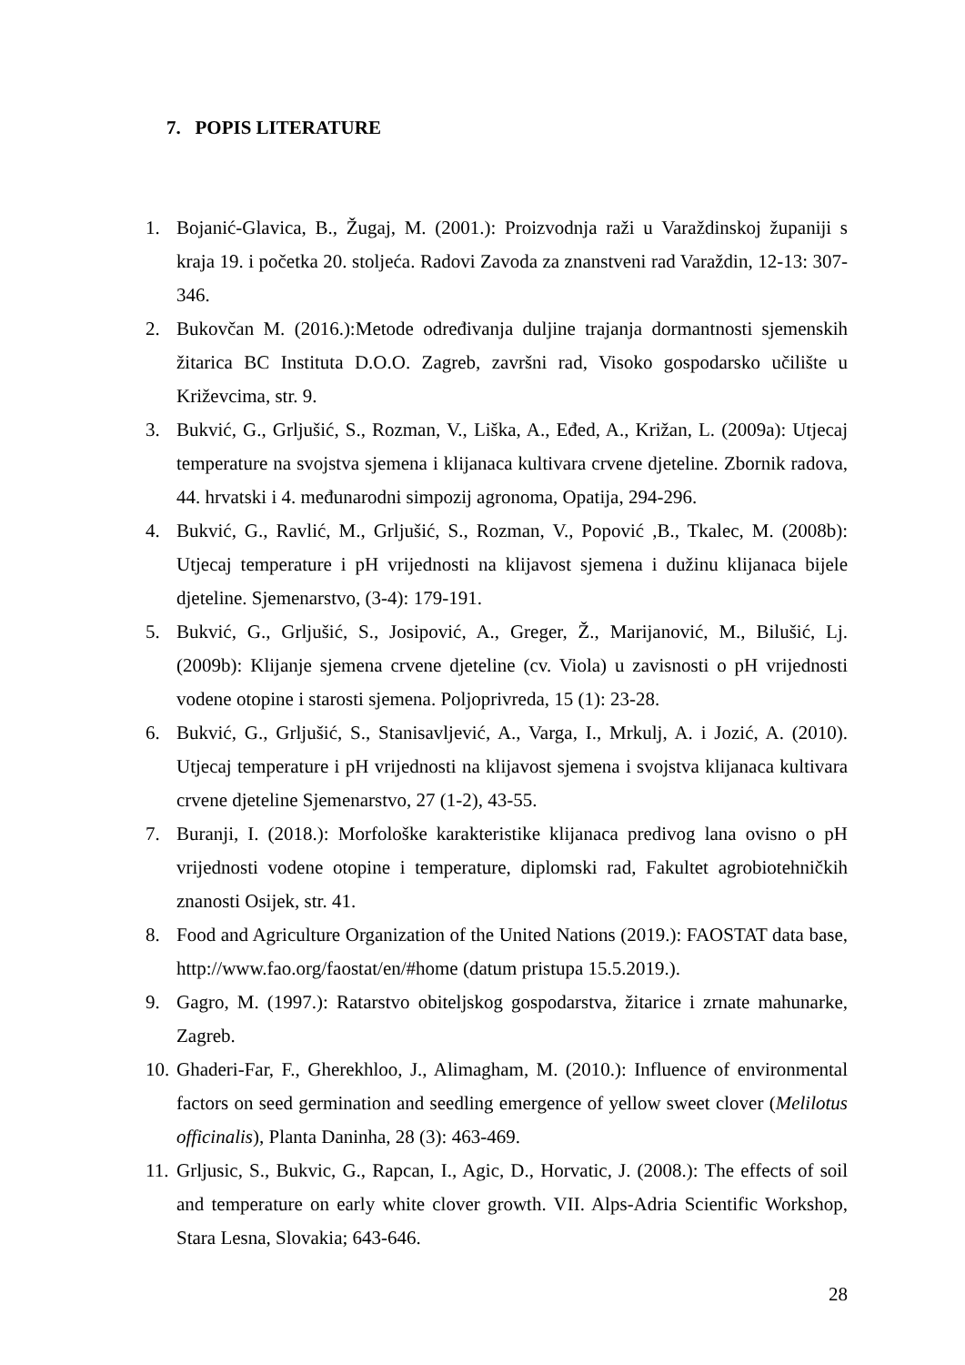7. POPIS LITERATURE
1. Bojanić-Glavica, B., Žugaj, M. (2001.): Proizvodnja raži u Varaždinskoj županiji s kraja 19. i početka 20. stoljeća. Radovi Zavoda za znanstveni rad Varaždin, 12-13: 307-346.
2. Bukovčan M. (2016.):Metode određivanja duljine trajanja dormantnosti sjemenskih žitarica BC Instituta D.O.O. Zagreb, završni rad, Visoko gospodarsko učilište u Križevcima, str. 9.
3. Bukvić, G., Grljušić, S., Rozman, V., Liška, A., Eđed, A., Križan, L. (2009a): Utjecaj temperature na svojstva sjemena i klijanaca kultivara crvene djeteline. Zbornik radova, 44. hrvatski i 4. međunarodni simpozij agronoma, Opatija, 294-296.
4. Bukvić, G., Ravlić, M., Grljušić, S., Rozman, V., Popović ,B., Tkalec, M. (2008b): Utjecaj temperature i pH vrijednosti na klijavost sjemena i dužinu klijanaca bijele djeteline. Sjemenarstvo, (3-4): 179-191.
5. Bukvić, G., Grljušić, S., Josipović, A., Greger, Ž., Marijanović, M., Bilušić, Lj. (2009b): Klijanje sjemena crvene djeteline (cv. Viola) u zavisnosti o pH vrijednosti vodene otopine i starosti sjemena. Poljoprivreda, 15 (1): 23-28.
6. Bukvić, G., Grljušić, S., Stanisavljević, A., Varga, I., Mrkulj, A. i Jozić, A. (2010). Utjecaj temperature i pH vrijednosti na klijavost sjemena i svojstva klijanaca kultivara crvene djeteline Sjemenarstvo, 27 (1-2), 43-55.
7. Buranji, I. (2018.): Morfološke karakteristike klijanaca predivog lana ovisno o pH vrijednosti vodene otopine i temperature, diplomski rad, Fakultet agrobiotehničkih znanosti Osijek, str. 41.
8. Food and Agriculture Organization of the United Nations (2019.): FAOSTAT data base, http://www.fao.org/faostat/en/#home (datum pristupa 15.5.2019.).
9. Gagro, M. (1997.): Ratarstvo obiteljskog gospodarstva, žitarice i zrnate mahunarke, Zagreb.
10. Ghaderi-Far, F., Gherekhloo, J., Alimagham, M. (2010.): Influence of environmental factors on seed germination and seedling emergence of yellow sweet clover (Melilotus officinalis), Planta Daninha, 28 (3): 463-469.
11. Grljusic, S., Bukvic, G., Rapcan, I., Agic, D., Horvatic, J. (2008.): The effects of soil and temperature on early white clover growth. VII. Alps-Adria Scientific Workshop, Stara Lesna, Slovakia; 643-646.
28